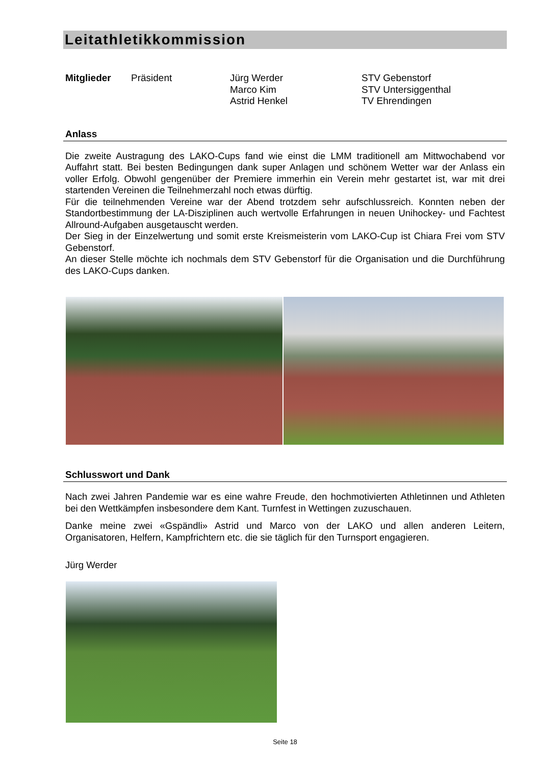Leitathletikkommission
Mitglieder Präsident Jürg Werder
Marco Kim
Astrid Henkel
STV Gebenstorf
STV Untersiggenthal
TV Ehrendingen
Anlass
Die zweite Austragung des LAKO-Cups fand wie einst die LMM traditionell am Mittwochabend vor Auffahrt statt. Bei besten Bedingungen dank super Anlagen und schönem Wetter war der Anlass ein voller Erfolg. Obwohl gengenüber der Premiere immerhin ein Verein mehr gestartet ist, war mit drei startenden Vereinen die Teilnehmerzahl noch etwas dürftig.
Für die teilnehmenden Vereine war der Abend trotzdem sehr aufschlussreich. Konnten neben der Standortbestimmung der LA-Disziplinen auch wertvolle Erfahrungen in neuen Unihockey- und Fachtest Allround-Aufgaben ausgetauscht werden.
Der Sieg in der Einzelwertung und somit erste Kreismeisterin vom LAKO-Cup ist Chiara Frei vom STV Gebenstorf.
An dieser Stelle möchte ich nochmals dem STV Gebenstorf für die Organisation und die Durchführung des LAKO-Cups danken.
Schlusswort und Dank
Nach zwei Jahren Pandemie war es eine wahre Freude, den hochmotivierten Athletinnen und Athleten bei den Wettkämpfen insbesondere dem Kant. Turnfest in Wettingen zuzuschauen.
Danke meine zwei «Gspändli» Astrid und Marco von der LAKO und allen anderen Leitern, Organisatoren, Helfern, Kampfrichtern etc. die sie täglich für den Turnsport engagieren.
Jürg Werder
Seite 18